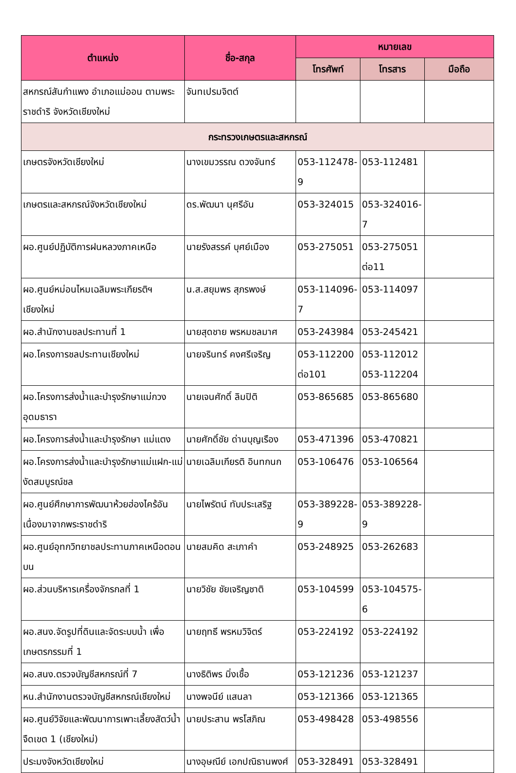| ตำแหน่ง | ชื่อ-สกุล | หมายเลข | | |
| --- | --- | --- | --- | --- |
| | | โทรศัพท์ | โทรสาร | มือถือ |
| สหกรณ์สันกำแพง อำเภอแม่ออน ตามพระราชดำริ จังหวัดเชียงใหม่ | จันทเปรมจิตต์ | | | |
| กระทรวงเกษตรและสหกรณ์ | | | | |
| เกษตรจังหวัดเชียงใหม่ | นางเขมวรรณ ดวงจันทร์ | 053-112478-9 | 053-112481 | |
| เกษตรและสหกรณ์จังหวัดเชียงใหม่ | ดร.พัฒนา นุศรีอัน | 053-324015 | 053-324016-7 | |
| ผอ.ศูนย์ปฏิบัติการฝนหลวงภาคเหนือ | นายรังสรรค์ บุศย์เมือง | 053-275051 | 053-275051 ต่อ11 | |
| ผอ.ศูนย์หม่อนไหมเฉลิมพระเกียรติฯ เชียงใหม่ | น.ส.สยุมพร สุภรพงษ์ | 053-114096-7 | 053-114097 | |
| ผอ.สำนักงานชลประทานที่ 1 | นายสุดชาย พรหมชลมาศ | 053-243984 | 053-245421 | |
| ผอ.โครงการชลประทานเชียงใหม่ | นายจรินทร์ คงศรีเจริญ | 053-112200 ต่อ101 | 053-112012 053-112204 | |
| ผอ.โครงการส่งน้ำและบำรุงรักษาแม่กวงอุดมธารา | นายเจนศักดิ์ ลิมปิติ | 053-865685 | 053-865680 | |
| ผอ.โครงการส่งน้ำและบำรุงรักษา แม่แตง | นายศักดิ์ชัย ด่านบุญเรือง | 053-471396 | 053-470821 | |
| ผอ.โครงการส่งน้ำและบำรุงรักษาแม่แฝก-แม่งัดสมบูรณ์ชล | นายเฉลิมเกียรติ อินทกนก | 053-106476 | 053-106564 | |
| ผอ.ศูนย์ศึกษาการพัฒนาห้วยฮ่องไคร้อันเนื่องมาจากพระราชดำริ | นายไพรัตน์ ทับประเสริฐ | 053-389228-9 | 053-389228-9 | |
| ผอ.ศูนย์อุทกวิทยาชลประทานภาคเหนือตอนบน | นายสมคิด สะเภาคำ | 053-248925 | 053-262683 | |
| ผอ.ส่วนบริหารเครื่องจักรกลที่ 1 | นายวิชัย ชัยเจริญชาติ | 053-104599 | 053-104575-6 | |
| ผอ.สนง.จัดรูปที่ดินและจัดระบบน้ำ เพื่อเกษตรกรรมที่ 1 | นายฤทธี พรหมวิจิตร์ | 053-224192 | 053-224192 | |
| ผอ.สนง.ตรวจบัญชีสหกรณ์ที่ 7 | นางธิติพร มิ่งเชื้อ | 053-121236 | 053-121237 | |
| หน.สำนักงานตรวจบัญชีสหกรณ์เชียงใหม่ | นางพจนีย์ แสนลา | 053-121366 | 053-121365 | |
| ผอ.ศูนย์วิจัยและพัฒนาการเพาะเลี้ยงสัตว์น้ำจืดเขต 1 (เชียงใหม่) | นายประสาน พรโสภิณ | 053-498428 | 053-498556 | |
| ประมงจังหวัดเชียงใหม่ | นางอุษณีย์ เอกปณิธานพงศ์ | 053-328491 | 053-328491 | |